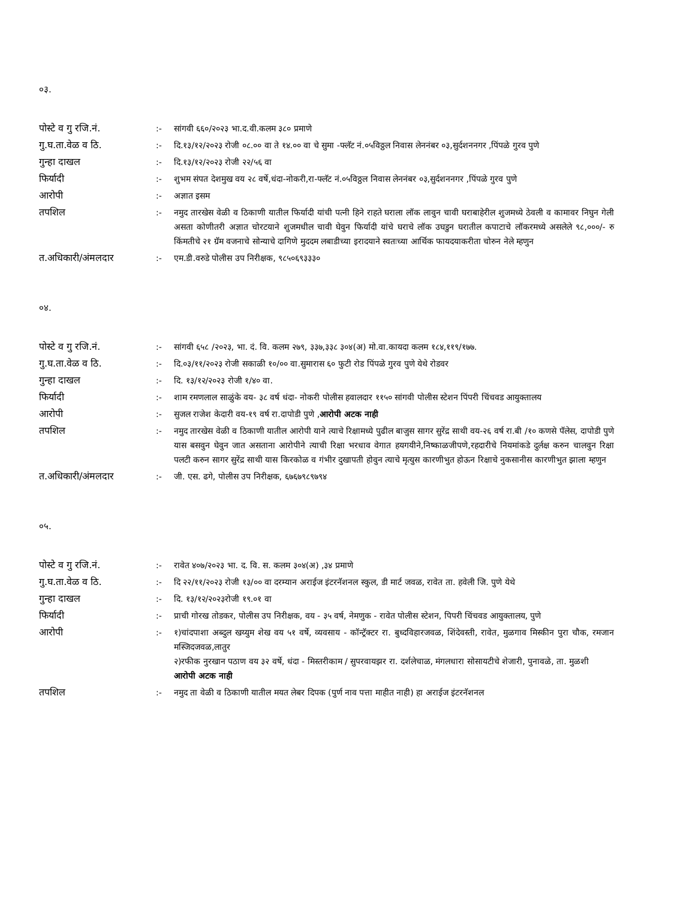०३.
| पोस्टे व गु रजि.नं. | :- | सांगवी ६६०/२०२३ भा.द.वी.कलम ३८० प्रमाणे |
| गु.घ.ता.वेळ व ठि. | :- | दि.१३/१२/२०२३ रोजी ०८.०० वा ते १४.०० वा चे सुमा -फ्लॅट नं.०५विठ्ठल निवास लेननंबर ०३,सुर्दशननगर ,पिंपळे गुरव पुणे |
| गुन्हा दाखल | :- | दि.१३/१२/२०२३ रोजी २२/५६ वा |
| फिर्यादी | :- | शुभम संपत देशमुख वय २८ वर्षे,धंदा-नोकरी,रा-फ्लॅट नं.०५विठ्ठल निवास लेननंबर ०३,सुर्दशननगर ,पिंपळे गुरव पुणे |
| आरोपी | :- | अज्ञात इसम |
| तपशिल | :- | नमुद तारखेस वेळी व ठिकाणी यातील फिर्यादी यांची पत्नी हिने राहते घराला लॉक लावुन चावी घराबाहेरील शुजमध्ये ठेवली व कामावर निघुन गेली असता कोणीतरी अज्ञात चोरटयाने शुजमधील चावी घेवुन फिर्यादी यांचे घराचे लॉक उघडुन घरातील कपाटाचे लॉकरमध्ये असलेले ९८,०००/- रु किंमतीचे २१ ग्रॅम वजनाचे सोन्याचे दागिणे मुददम लबाडीच्या इरादयाने स्वतःच्या आर्थिक फायदयाकरीता चोरुन नेले म्हणुन |
| त.अधिकारी/अंमलदार | :- | एम.डी.वरुडे पोलीस उप निरीक्षक, ९८५०६९३३३० |
०४.
| पोस्टे व गु रजि.नं. | :- | सांगवी ६५८ /२०२३, भा. दं. वि. कलम २७९, ३३७,३३८ ३०४(अ) मो.वा.कायदा कलम १८४,११९/१७७. |
| गु.घ.ता.वेळ व ठि. | :- | दि.०३/११/२०२३ रोजी सकाळी १०/०० वा.सुमारास ६० फुटी रोड पिंपळे गुरव पुणे येथे रोडवर |
| गुन्हा दाखल | :- | दि. १३/१२/२०२३ रोजी १/४० वा. |
| फिर्यादी | :- | शाम रमणलाल साळुंके वय- ३८ वर्ष धंदा- नोकरी पोलीस हवालदार ११५० सांगवी पोलीस स्टेशन पिंपरी चिंचवड आयुक्तालय |
| आरोपी | :- | सुजल राजेश केदारी वय-१९ वर्ष रा.दापोडी पुणे , आरोपी अटक नाही |
| तपशिल | :- | नमुद तारखेस वेळी व ठिकाणी यातील आरोपी याने त्याचे रिक्षामध्ये पुढील बाजुस सागर सुरेंद्र साथी वय-२६ वर्ष रा.बी /१० कणसे पॅलेस, दापोडी पुणे यास बसवुन घेवुन जात असताना आरोपीने त्याची रिक्षा भरधाव वेगात हयगयीने,निष्काळजीपणे,रहदारीचे नियमांकडे दुर्लक्ष करुन चालवुन रिक्षा पलटी करुन सागर सुरेंद्र साथी यास किरकोळ व गंभीर दुखापती होवुन त्याचे मृत्युस कारणीभुत होऊन रिक्षाचे नुकसानीस कारणीभुत झाला म्हणुन |
| त.अधिकारी/अंमलदार | :- | जी. एस. ढगे, पोलीस उप निरीक्षक, ६७६७९८९७९४ |
०५.
| पोस्टे व गु रजि.नं. | :- | रावेत ४०७/२०२३ भा. द. वि. स. कलम ३०४(अ) ,३४ प्रमाणे |
| गु.घ.ता.वेळ व ठि. | :- | दि २२/११/२०२३ रोजी १३/०० वा दरम्यान अराईज इंटरनॅशनल स्कुल, डी मार्ट जवळ, रावेत ता. हवेली जि. पुणे येथे |
| गुन्हा दाखल | :- | दि. १३/१२/२०२३रोजी १९.०१ वा |
| फिर्यादी | :- | प्राची गोरख तोडकर, पोलीस उप निरीक्षक, वय - ३५ वर्ष, नेमणुक - रावेत पोलीस स्टेशन, पिपरी चिंचवड आयुक्तालय, पुणे |
| आरोपी | :- | १)चांदपाशा अब्दुल खय्युम शेख वय ५१ वर्षे, व्यवसाय - कॉन्ट्रॅक्टर रा. बुध्दविहारजवळ, शिंदेवस्ती, रावेत, मुळगाव मिस्कीन पुरा चौक, रमजान मस्जिदजवळ,लातुर २)रफीक नुरखान पठाण वय ३२ वर्षे, धंदा - मिस्तरीकाम / सुपरवायझर रा. दर्शलेचाळ, मंगलधारा सोसायटीचे शेजारी, पुनावळे, ता. मुळशी आरोपी अटक नाही |
| तपशिल | :- | नमुद ता वेळी व ठिकाणी यातील मयत लेबर दिपक (पुर्ण नाव पत्ता माहीत नाही) हा अराईज इंटरनॅशनल |